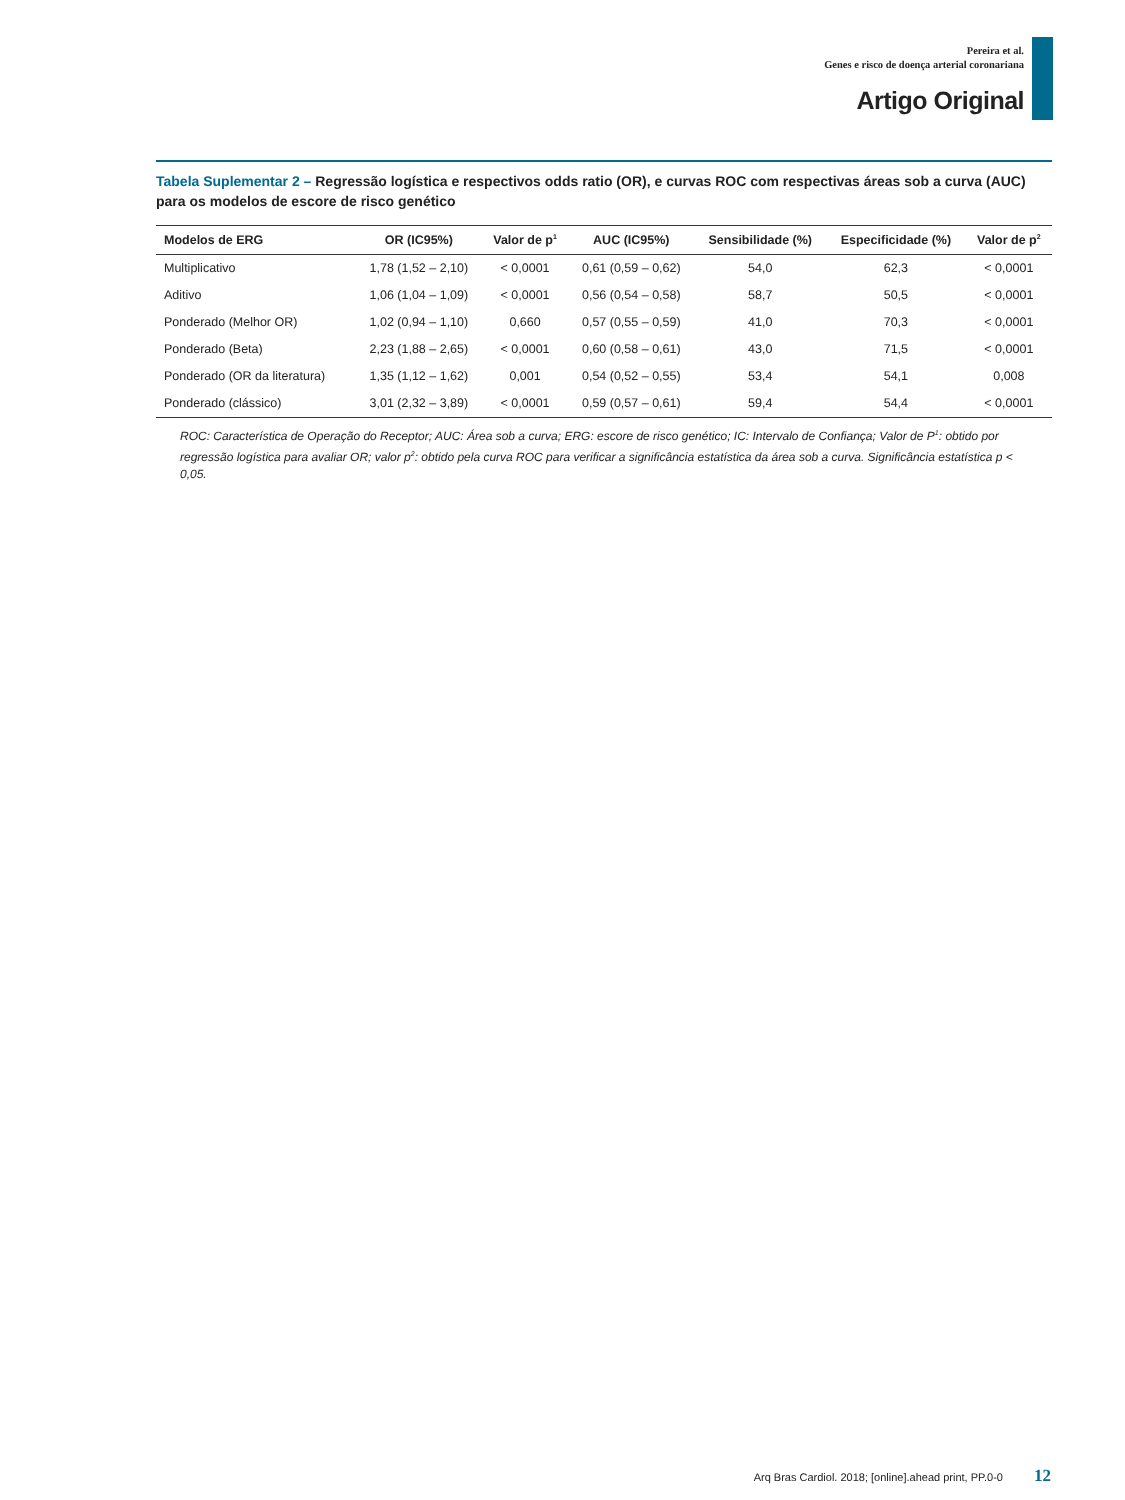Pereira et al.
Genes e risco de doença arterial coronariana
Artigo Original
Tabela Suplementar 2 – Regressão logística e respectivos odds ratio (OR), e curvas ROC com respectivas áreas sob a curva (AUC) para os modelos de escore de risco genético
| Modelos de ERG | OR (IC95%) | Valor de p<sup>1</sup> | AUC (IC95%) | Sensibilidade (%) | Especificidade (%) | Valor de p<sup>2</sup> |
| --- | --- | --- | --- | --- | --- | --- |
| Multiplicativo | 1,78 (1,52 – 2,10) | < 0,0001 | 0,61 (0,59 – 0,62) | 54,0 | 62,3 | < 0,0001 |
| Aditivo | 1,06 (1,04 – 1,09) | < 0,0001 | 0,56 (0,54 – 0,58) | 58,7 | 50,5 | < 0,0001 |
| Ponderado (Melhor OR) | 1,02 (0,94 – 1,10) | 0,660 | 0,57 (0,55 – 0,59) | 41,0 | 70,3 | < 0,0001 |
| Ponderado (Beta) | 2,23 (1,88 – 2,65) | < 0,0001 | 0,60 (0,58 – 0,61) | 43,0 | 71,5 | < 0,0001 |
| Ponderado (OR da literatura) | 1,35 (1,12 – 1,62) | 0,001 | 0,54 (0,52 – 0,55) | 53,4 | 54,1 | 0,008 |
| Ponderado (clássico) | 3,01 (2,32 – 3,89) | < 0,0001 | 0,59 (0,57 – 0,61) | 59,4 | 54,4 | < 0,0001 |
ROC: Característica de Operação do Receptor; AUC: Área sob a curva; ERG: escore de risco genético; IC: Intervalo de Confiança; Valor de P<sup>1</sup>: obtido por regressão logística para avaliar OR; valor p<sup>2</sup>: obtido pela curva ROC para verificar a significância estatística da área sob a curva. Significância estatística p < 0,05.
Arq Bras Cardiol. 2018; [online].ahead print, PP.0-0 12